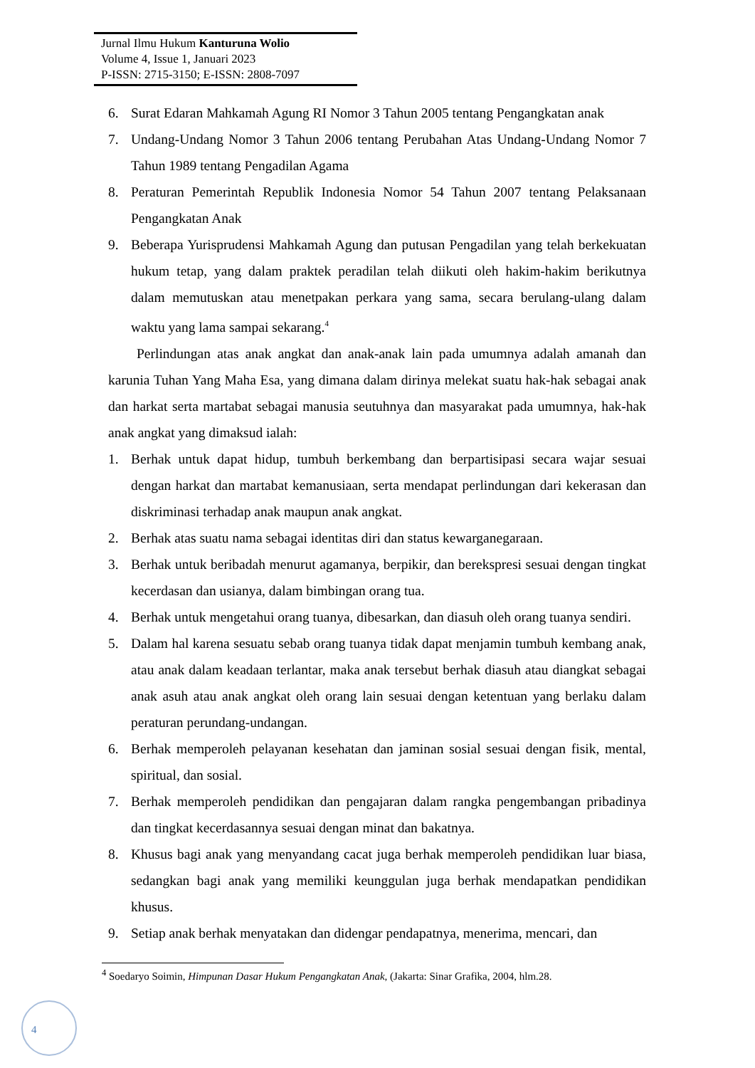Jurnal Ilmu Hukum Kanturuna Wolio
Volume 4, Issue 1, Januari 2023
P-ISSN: 2715-3150; E-ISSN: 2808-7097
6. Surat Edaran Mahkamah Agung RI Nomor 3 Tahun 2005 tentang Pengangkatan anak
7. Undang-Undang Nomor 3 Tahun 2006 tentang Perubahan Atas Undang-Undang Nomor 7 Tahun 1989 tentang Pengadilan Agama
8. Peraturan Pemerintah Republik Indonesia Nomor 54 Tahun 2007 tentang Pelaksanaan Pengangkatan Anak
9. Beberapa Yurisprudensi Mahkamah Agung dan putusan Pengadilan yang telah berkekuatan hukum tetap, yang dalam praktek peradilan telah diikuti oleh hakim-hakim berikutnya dalam memutuskan atau menetpakan perkara yang sama, secara berulang-ulang dalam waktu yang lama sampai sekarang.<sup>4</sup>
Perlindungan atas anak angkat dan anak-anak lain pada umumnya adalah amanah dan karunia Tuhan Yang Maha Esa, yang dimana dalam dirinya melekat suatu hak-hak sebagai anak dan harkat serta martabat sebagai manusia seutuhnya dan masyarakat pada umumnya, hak-hak anak angkat yang dimaksud ialah:
1. Berhak untuk dapat hidup, tumbuh berkembang dan berpartisipasi secara wajar sesuai dengan harkat dan martabat kemanusiaan, serta mendapat perlindungan dari kekerasan dan diskriminasi terhadap anak maupun anak angkat.
2. Berhak atas suatu nama sebagai identitas diri dan status kewarganegaraan.
3. Berhak untuk beribadah menurut agamanya, berpikir, dan berekspresi sesuai dengan tingkat kecerdasan dan usianya, dalam bimbingan orang tua.
4. Berhak untuk mengetahui orang tuanya, dibesarkan, dan diasuh oleh orang tuanya sendiri.
5. Dalam hal karena sesuatu sebab orang tuanya tidak dapat menjamin tumbuh kembang anak, atau anak dalam keadaan terlantar, maka anak tersebut berhak diasuh atau diangkat sebagai anak asuh atau anak angkat oleh orang lain sesuai dengan ketentuan yang berlaku dalam peraturan perundang-undangan.
6. Berhak memperoleh pelayanan kesehatan dan jaminan sosial sesuai dengan fisik, mental, spiritual, dan sosial.
7. Berhak memperoleh pendidikan dan pengajaran dalam rangka pengembangan pribadinya dan tingkat kecerdasannya sesuai dengan minat dan bakatnya.
8. Khusus bagi anak yang menyandang cacat juga berhak memperoleh pendidikan luar biasa, sedangkan bagi anak yang memiliki keunggulan juga berhak mendapatkan pendidikan khusus.
9. Setiap anak berhak menyatakan dan didengar pendapatnya, menerima, mencari, dan
<sup>4</sup> Soedaryo Soimin, Himpunan Dasar Hukum Pengangkatan Anak, (Jakarta: Sinar Grafika, 2004, hlm.28.
4